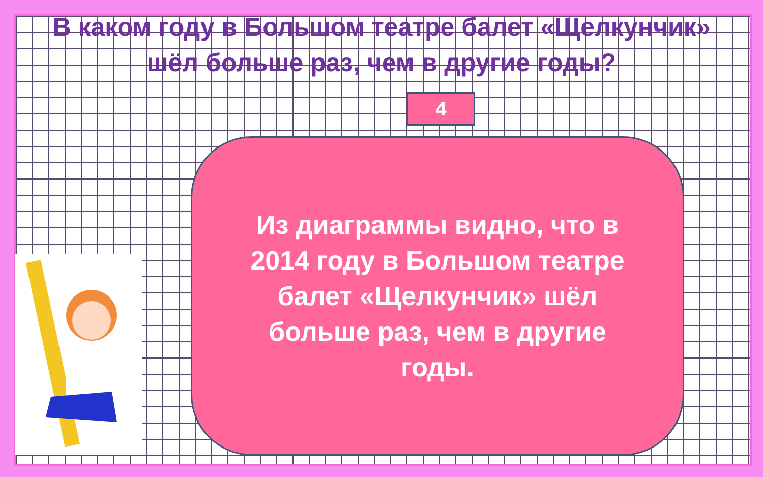В каком году в Большом театре балет «Щелкунчик» шёл больше раз, чем в другие годы?
4
Из диаграммы видно, что в 2014 году в Большом театре балет «Щелкунчик» шёл больше раз, чем в другие годы.